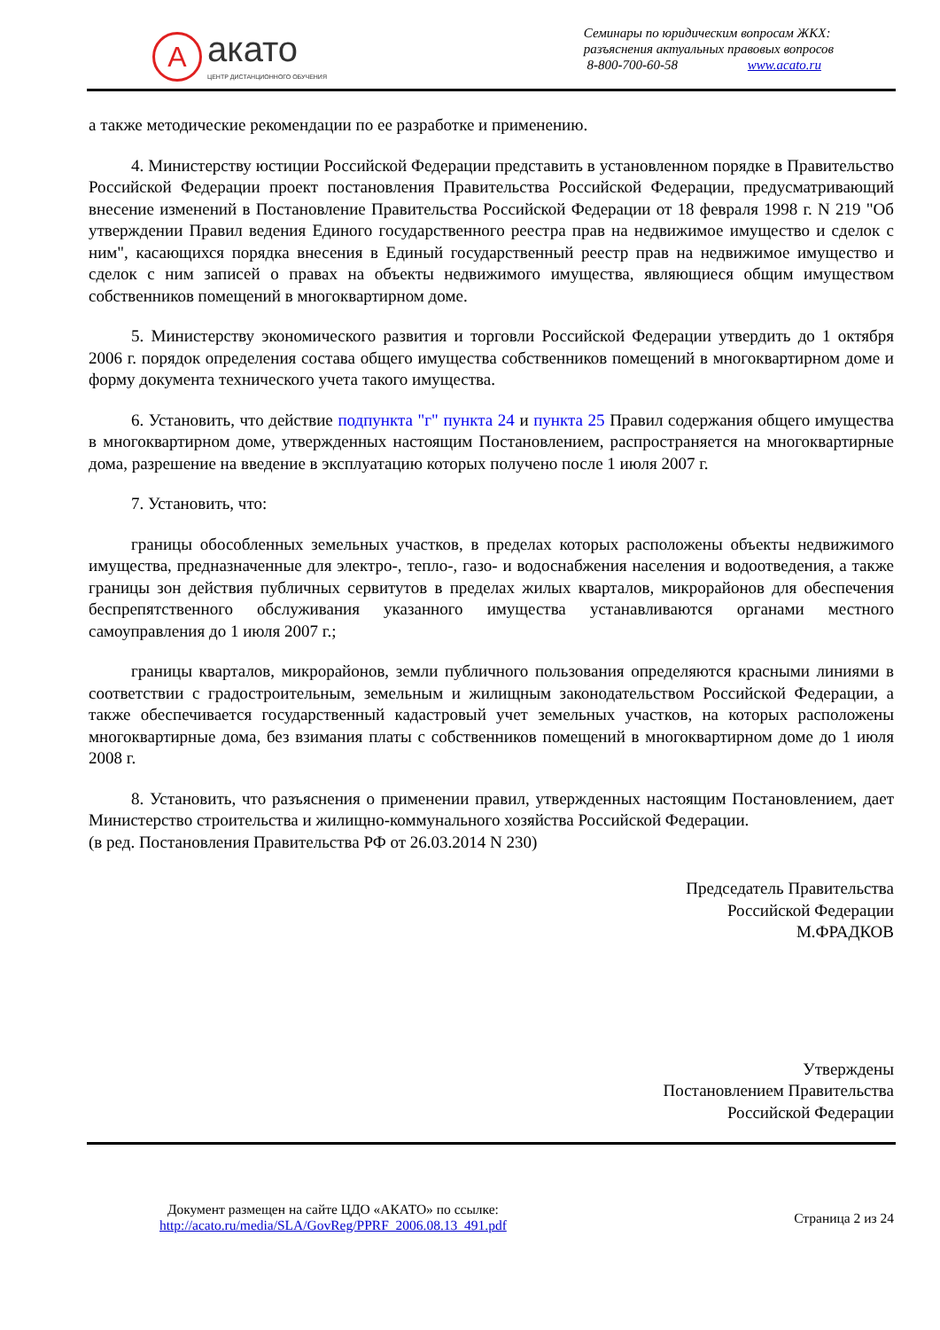A
акато
ЦЕНТР ДИСТАНЦИОННОГО ОБУЧЕНИЯ
Семинары по юридическим вопросам ЖКХ:
разъяснения актуальных правовых вопросов
8-800-700-60-58 www.acato.ru
а также методические рекомендации по ее разработке и применению.
4. Министерству юстиции Российской Федерации представить в установленном порядке в Правительство Российской Федерации проект постановления Правительства Российской Федерации, предусматривающий внесение изменений в Постановление Правительства Российской Федерации от 18 февраля 1998 г. N 219 "Об утверждении Правил ведения Единого государственного реестра прав на недвижимое имущество и сделок с ним", касающихся порядка внесения в Единый государственный реестр прав на недвижимое имущество и сделок с ним записей о правах на объекты недвижимого имущества, являющиеся общим имуществом собственников помещений в многоквартирном доме.
5. Министерству экономического развития и торговли Российской Федерации утвердить до 1 октября 2006 г. порядок определения состава общего имущества собственников помещений в многоквартирном доме и форму документа технического учета такого имущества.
6. Установить, что действие подпункта "г" пункта 24 и пункта 25 Правил содержания общего имущества в многоквартирном доме, утвержденных настоящим Постановлением, распространяется на многоквартирные дома, разрешение на введение в эксплуатацию которых получено после 1 июля 2007 г.
7. Установить, что:
границы обособленных земельных участков, в пределах которых расположены объекты недвижимого имущества, предназначенные для электро-, тепло-, газо- и водоснабжения населения и водоотведения, а также границы зон действия публичных сервитутов в пределах жилых кварталов, микрорайонов для обеспечения беспрепятственного обслуживания указанного имущества устанавливаются органами местного самоуправления до 1 июля 2007 г.;
границы кварталов, микрорайонов, земли публичного пользования определяются красными линиями в соответствии с градостроительным, земельным и жилищным законодательством Российской Федерации, а также обеспечивается государственный кадастровый учет земельных участков, на которых расположены многоквартирные дома, без взимания платы с собственников помещений в многоквартирном доме до 1 июля 2008 г.
8. Установить, что разъяснения о применении правил, утвержденных настоящим Постановлением, дает Министерство строительства и жилищно-коммунального хозяйства Российской Федерации.
(в ред. Постановления Правительства РФ от 26.03.2014 N 230)
Председатель Правительства
Российской Федерации
М.ФРАДКОВ
Утверждены
Постановлением Правительства
Российской Федерации
Документ размещен на сайте ЦДО «АКАТО» по ссылке:
http://acato.ru/media/SLA/GovReg/PPRF_2006.08.13_491.pdf
Страница 2 из 24